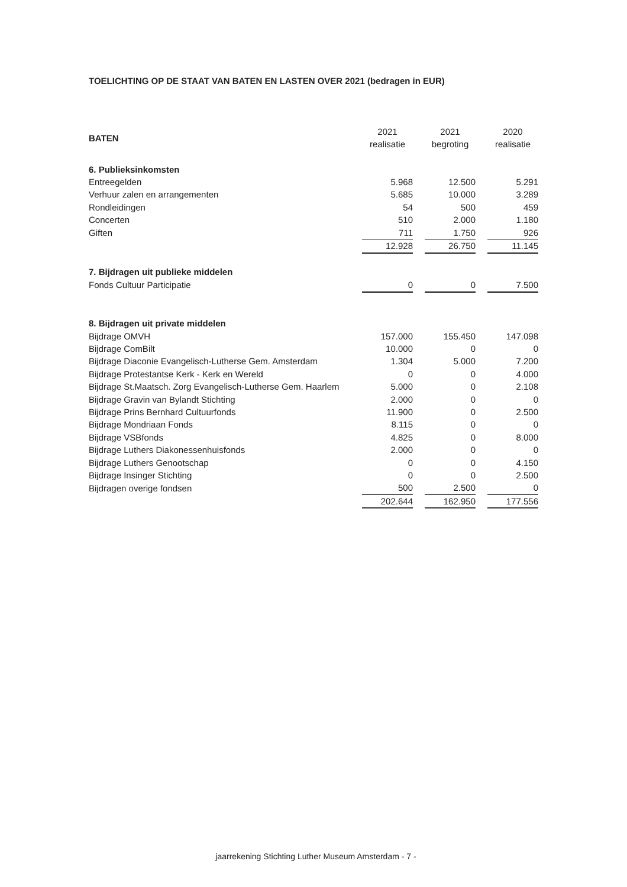TOELICHTING OP DE STAAT VAN BATEN EN LASTEN OVER 2021 (bedragen in EUR)
| BATEN | 2021 realisatie | | 2021 begroting | | 2020 realisatie |
| 6. Publieksinkomsten | | | | | |
| Entreegelden | 5.968 | | 12.500 | | 5.291 |
| Verhuur zalen en arrangementen | 5.685 | | 10.000 | | 3.289 |
| Rondleidingen | 54 | | 500 | | 459 |
| Concerten | 510 | | 2.000 | | 1.180 |
| Giften | 711 | | 1.750 | | 926 |
| | 12.928 | | 26.750 | | 11.145 |
| 7. Bijdragen uit publieke middelen | | | | | |
| Fonds Cultuur Participatie | 0 | | 0 | | 7.500 |
| 8. Bijdragen uit private middelen | | | | | |
| Bijdrage OMVH | 157.000 | | 155.450 | | 147.098 |
| Bijdrage ComBilt | 10.000 | | 0 | | 0 |
| Bijdrage Diaconie Evangelisch-Lutherse Gem. Amsterdam | 1.304 | | 5.000 | | 7.200 |
| Bijdrage Protestantse Kerk - Kerk en Wereld | 0 | | 0 | | 4.000 |
| Bijdrage St.Maatsch. Zorg Evangelisch-Lutherse Gem. Haarlem | 5.000 | | 0 | | 2.108 |
| Bijdrage Gravin van Bylandt Stichting | 2.000 | | 0 | | 0 |
| Bijdrage Prins Bernhard Cultuurfonds | 11.900 | | 0 | | 2.500 |
| Bijdrage Mondriaan Fonds | 8.115 | | 0 | | 0 |
| Bijdrage VSBfonds | 4.825 | | 0 | | 8.000 |
| Bijdrage Luthers Diakonessenhuisfonds | 2.000 | | 0 | | 0 |
| Bijdrage Luthers Genootschap | 0 | | 0 | | 4.150 |
| Bijdrage Insinger Stichting | 0 | | 0 | | 2.500 |
| Bijdragen overige fondsen | 500 | | 2.500 | | 0 |
| | 202.644 | | 162.950 | | 177.556 |
jaarrekening Stichting Luther Museum Amsterdam - 7 -